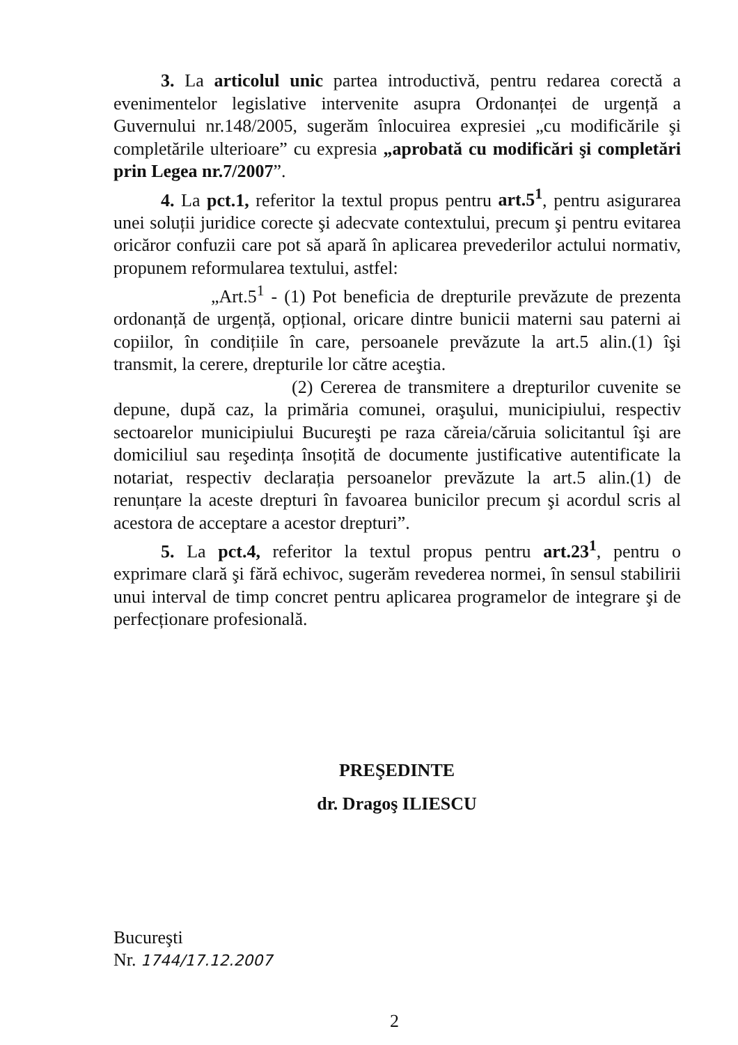3. La articolul unic partea introductivă, pentru redarea corectă a evenimentelor legislative intervenite asupra Ordonanței de urgență a Guvernului nr.148/2005, sugerăm înlocuirea expresiei „cu modificările şi completările ulterioare” cu expresia „aprobată cu modificări şi completări prin Legea nr.7/2007”.
4. La pct.1, referitor la textul propus pentru art.5<sup>1</sup>, pentru asigurarea unei soluții juridice corecte şi adecvate contextului, precum şi pentru evitarea oricăror confuzii care pot să apară în aplicarea prevederilor actului normativ, propunem reformularea textului, astfel:
„Art.5<sup>1</sup> - (1) Pot beneficia de drepturile prevăzute de prezenta ordonanță de urgență, opțional, oricare dintre bunicii materni sau paterni ai copiilor, în condițiile în care, persoanele prevăzute la art.5 alin.(1) îşi transmit, la cerere, drepturile lor către aceştia.
(2) Cererea de transmitere a drepturilor cuvenite se depune, după caz, la primăria comunei, oraşului, municipiului, respectiv sectoarelor municipiului Bucureşti pe raza căreia/căruia solicitantul îşi are domiciliul sau reşedința însoțită de documente justificative autentificate la notariat, respectiv declarația persoanelor prevăzute la art.5 alin.(1) de renunțare la aceste drepturi în favoarea bunicilor precum şi acordul scris al acestora de acceptare a acestor drepturi”.
5. La pct.4, referitor la textul propus pentru art.23<sup>1</sup>, pentru o exprimare clară şi fără echivoc, sugerăm revederea normei, în sensul stabilirii unui interval de timp concret pentru aplicarea programelor de integrare şi de perfecționare profesională.
PREŞEDINTE
dr. Dragoş ILIESCU
Bucureşti
Nr. 1744/17.12.2007
2